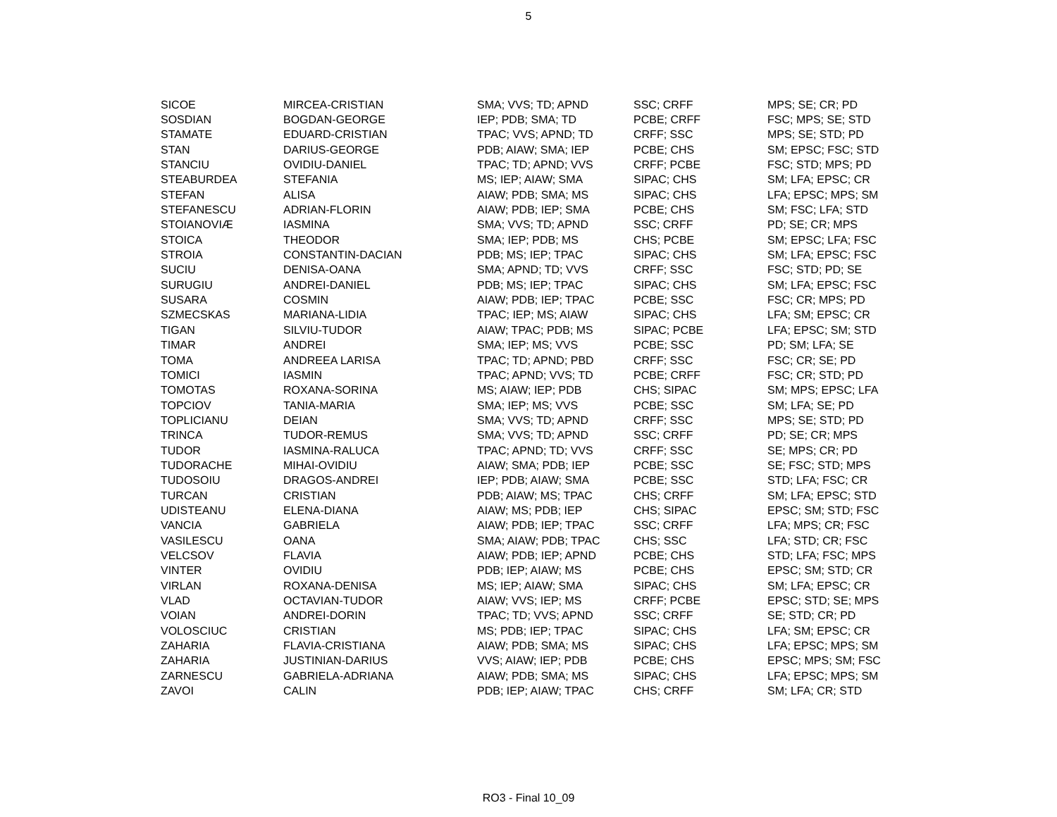5
| SICOE | MIRCEA-CRISTIAN | SMA; VVS; TD; APND | SSC; CRFF | MPS; SE; CR; PD |
| SOSDIAN | BOGDAN-GEORGE | IEP; PDB; SMA; TD | PCBE; CRFF | FSC; MPS; SE; STD |
| STAMATE | EDUARD-CRISTIAN | TPAC; VVS; APND; TD | CRFF; SSC | MPS; SE; STD; PD |
| STAN | DARIUS-GEORGE | PDB; AIAW; SMA; IEP | PCBE; CHS | SM; EPSC; FSC; STD |
| STANCIU | OVIDIU-DANIEL | TPAC; TD; APND; VVS | CRFF; PCBE | FSC; STD; MPS; PD |
| STEABURDEA | STEFANIA | MS; IEP; AIAW; SMA | SIPAC; CHS | SM; LFA; EPSC; CR |
| STEFAN | ALISA | AIAW; PDB; SMA; MS | SIPAC; CHS | LFA; EPSC; MPS; SM |
| STEFANESCU | ADRIAN-FLORIN | AIAW; PDB; IEP; SMA | PCBE; CHS | SM; FSC; LFA; STD |
| STOIANOVIÆ | IASMINA | SMA; VVS; TD; APND | SSC; CRFF | PD; SE; CR; MPS |
| STOICA | THEODOR | SMA; IEP; PDB; MS | CHS; PCBE | SM; EPSC; LFA; FSC |
| STROIA | CONSTANTIN-DACIAN | PDB; MS; IEP; TPAC | SIPAC; CHS | SM; LFA; EPSC; FSC |
| SUCIU | DENISA-OANA | SMA; APND; TD; VVS | CRFF; SSC | FSC; STD; PD; SE |
| SURUGIU | ANDREI-DANIEL | PDB; MS; IEP; TPAC | SIPAC; CHS | SM; LFA; EPSC; FSC |
| SUSARA | COSMIN | AIAW; PDB; IEP; TPAC | PCBE; SSC | FSC; CR; MPS; PD |
| SZMECSKAS | MARIANA-LIDIA | TPAC; IEP; MS; AIAW | SIPAC; CHS | LFA; SM; EPSC; CR |
| TIGAN | SILVIU-TUDOR | AIAW; TPAC; PDB; MS | SIPAC; PCBE | LFA; EPSC; SM; STD |
| TIMAR | ANDREI | SMA; IEP; MS; VVS | PCBE; SSC | PD; SM; LFA; SE |
| TOMA | ANDREEA LARISA | TPAC; TD; APND; PBD | CRFF; SSC | FSC; CR; SE; PD |
| TOMICI | IASMIN | TPAC; APND; VVS; TD | PCBE; CRFF | FSC; CR; STD; PD |
| TOMOTAS | ROXANA-SORINA | MS; AIAW; IEP; PDB | CHS; SIPAC | SM; MPS; EPSC; LFA |
| TOPCIOV | TANIA-MARIA | SMA; IEP; MS; VVS | PCBE; SSC | SM; LFA; SE; PD |
| TOPLICIANU | DEIAN | SMA; VVS; TD; APND | CRFF; SSC | MPS; SE; STD; PD |
| TRINCA | TUDOR-REMUS | SMA; VVS; TD; APND | SSC; CRFF | PD; SE; CR; MPS |
| TUDOR | IASMINA-RALUCA | TPAC; APND; TD; VVS | CRFF; SSC | SE; MPS; CR; PD |
| TUDORACHE | MIHAI-OVIDIU | AIAW; SMA; PDB; IEP | PCBE; SSC | SE; FSC; STD; MPS |
| TUDOSOIU | DRAGOS-ANDREI | IEP; PDB; AIAW; SMA | PCBE; SSC | STD; LFA; FSC; CR |
| TURCAN | CRISTIAN | PDB; AIAW; MS; TPAC | CHS; CRFF | SM; LFA; EPSC; STD |
| UDISTEANU | ELENA-DIANA | AIAW; MS; PDB; IEP | CHS; SIPAC | EPSC; SM; STD; FSC |
| VANCIA | GABRIELA | AIAW; PDB; IEP; TPAC | SSC; CRFF | LFA; MPS; CR; FSC |
| VASILESCU | OANA | SMA; AIAW; PDB; TPAC | CHS; SSC | LFA; STD; CR; FSC |
| VELCSOV | FLAVIA | AIAW; PDB; IEP; APND | PCBE; CHS | STD; LFA; FSC; MPS |
| VINTER | OVIDIU | PDB; IEP; AIAW; MS | PCBE; CHS | EPSC; SM; STD; CR |
| VIRLAN | ROXANA-DENISA | MS; IEP; AIAW; SMA | SIPAC; CHS | SM; LFA; EPSC; CR |
| VLAD | OCTAVIAN-TUDOR | AIAW; VVS; IEP; MS | CRFF; PCBE | EPSC; STD; SE; MPS |
| VOIAN | ANDREI-DORIN | TPAC; TD; VVS; APND | SSC; CRFF | SE; STD; CR; PD |
| VOLOSCIUC | CRISTIAN | MS; PDB; IEP; TPAC | SIPAC; CHS | LFA; SM; EPSC; CR |
| ZAHARIA | FLAVIA-CRISTIANA | AIAW; PDB; SMA; MS | SIPAC; CHS | LFA; EPSC; MPS; SM |
| ZAHARIA | JUSTINIAN-DARIUS | VVS; AIAW; IEP; PDB | PCBE; CHS | EPSC; MPS; SM; FSC |
| ZARNESCU | GABRIELA-ADRIANA | AIAW; PDB; SMA; MS | SIPAC; CHS | LFA; EPSC; MPS; SM |
| ZAVOI | CALIN | PDB; IEP; AIAW; TPAC | CHS; CRFF | SM; LFA; CR; STD |
RO3 - Final 10_09